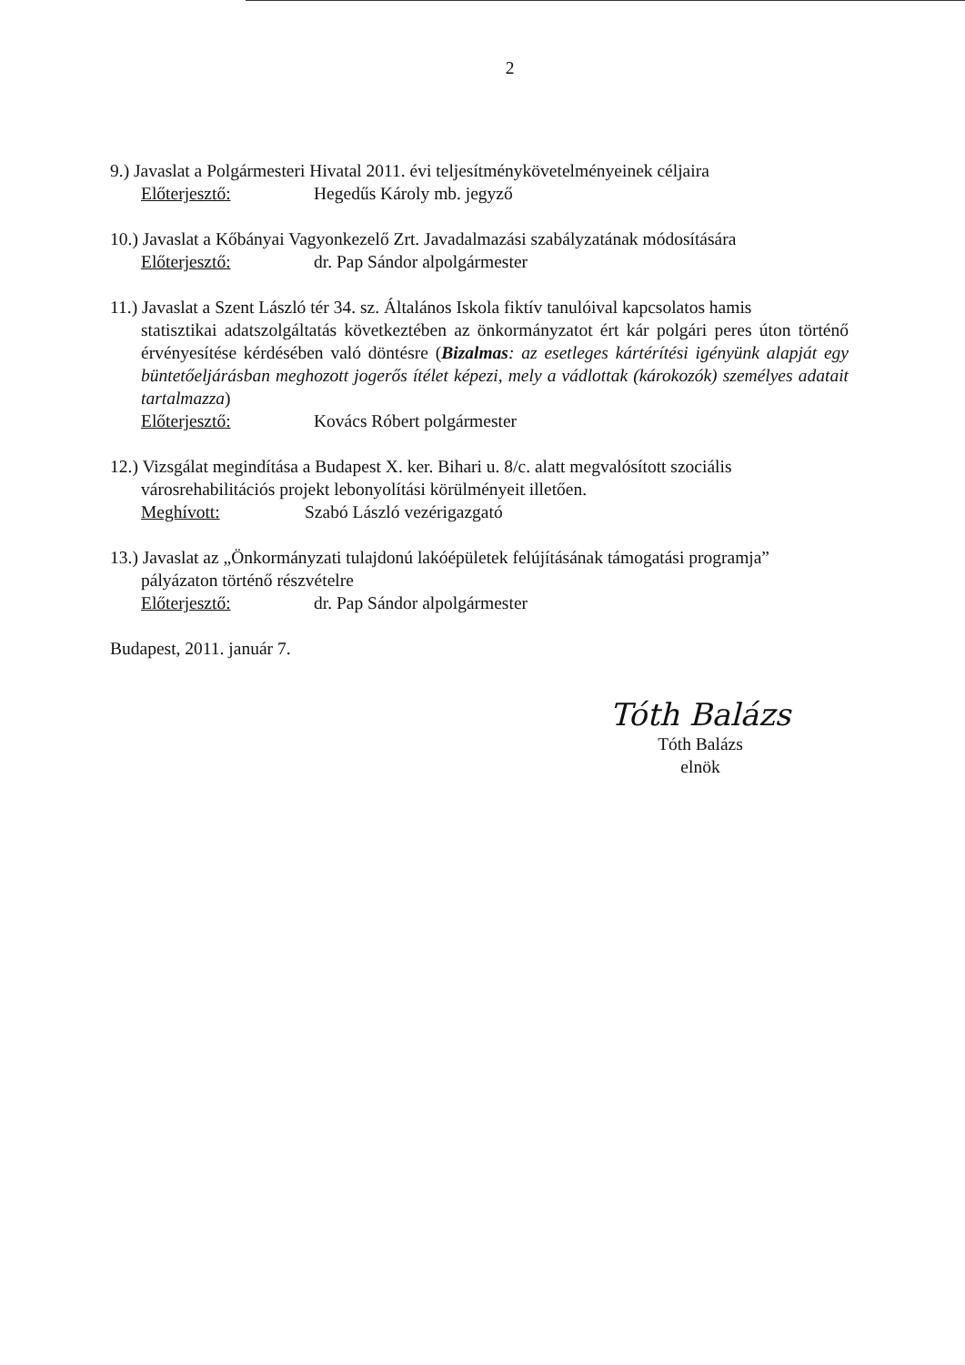2
9.) Javaslat a Polgármesteri Hivatal 2011. évi teljesítménykövetelményeinek céljaira
Előterjesztő: Hegedűs Károly mb. jegyző
10.) Javaslat a Kőbányai Vagyonkezelő Zrt. Javadalmazási szabályzatának módosítására
Előterjesztő: dr. Pap Sándor alpolgármester
11.) Javaslat a Szent László tér 34. sz. Általános Iskola fiktív tanulóival kapcsolatos hamis
statisztikai adatszolgáltatás következtében az önkormányzatot ért kár polgári peres úton történő érvényesítése kérdésében való döntésre (Bizalmas: az esetleges kártérítési igényünk alapját egy büntetőeljárásban meghozott jogerős ítélet képezi, mely a vádlottak (károkozók) személyes adatait tartalmazza)
Előterjesztő: Kovács Róbert polgármester
12.) Vizsgálat megindítása a Budapest X. ker. Bihari u. 8/c. alatt megvalósított szociális
városrehabilitációs projekt lebonyolítási körülményeit illetően.
Meghívott: Szabó László vezérigazgató
13.) Javaslat az „Önkormányzati tulajdonú lakóépületek felújításának támogatási programja”
pályázaton történő részvételre
Előterjesztő: dr. Pap Sándor alpolgármester
Budapest, 2011. január 7.
Tóth Balázs
Tóth Balázs
elnök